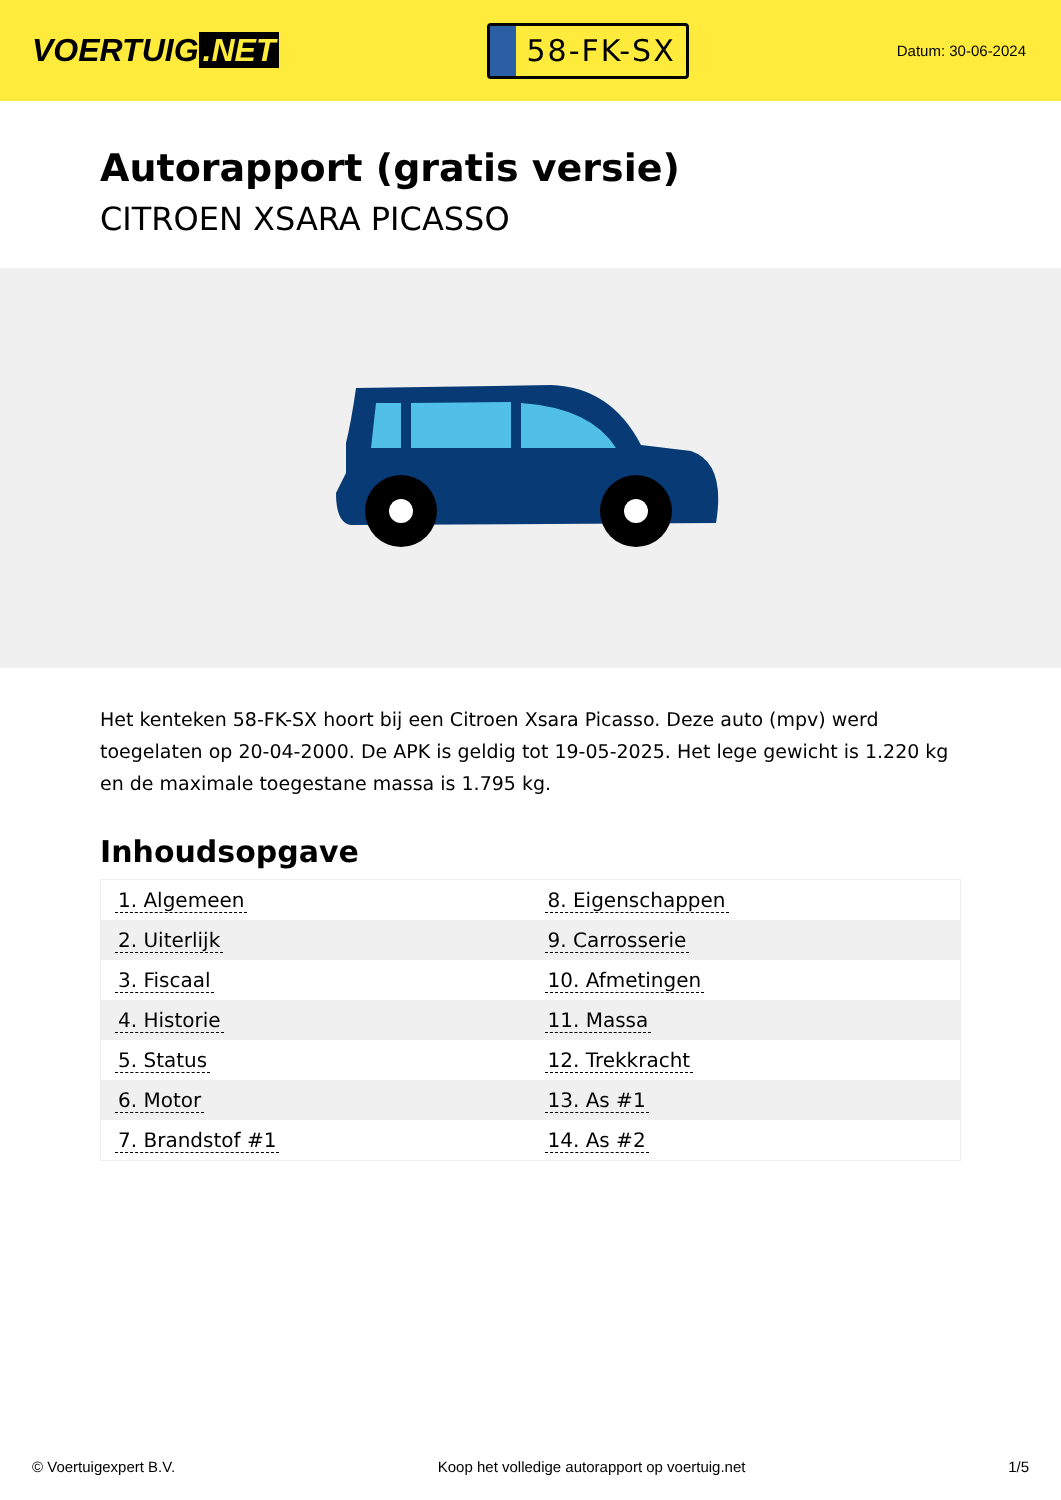VOERTUIG.NET
58-FK-SX
Datum: 30-06-2024
Autorapport (gratis versie)
CITROEN XSARA PICASSO
Het kenteken 58-FK-SX hoort bij een Citroen Xsara Picasso. Deze auto (mpv) werd toegelaten op 20-04-2000. De APK is geldig tot 19-05-2025. Het lege gewicht is 1.220 kg en de maximale toegestane massa is 1.795 kg.
Inhoudsopgave
| 1. Algemeen | 8. Eigenschappen |
| 2. Uiterlijk | 9. Carrosserie |
| 3. Fiscaal | 10. Afmetingen |
| 4. Historie | 11. Massa |
| 5. Status | 12. Trekkracht |
| 6. Motor | 13. As #1 |
| 7. Brandstof #1 | 14. As #2 |
© Voertuigexpert B.V. Koop het volledige autorapport op voertuig.net 1/5